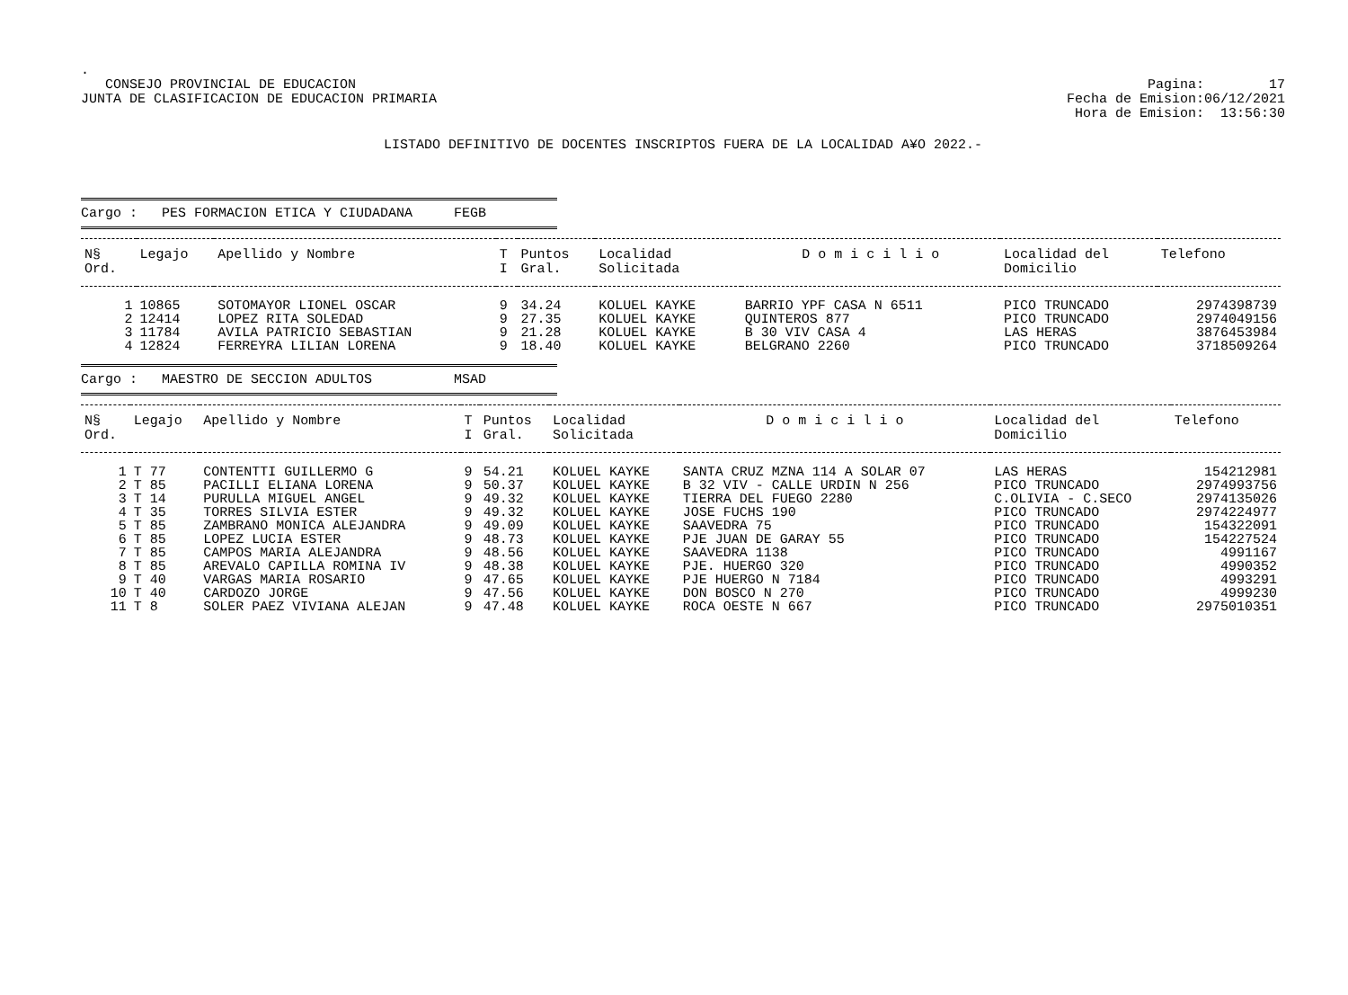.
CONSEJO PROVINCIAL DE EDUCACION
JUNTA DE CLASIFICACION DE EDUCACION PRIMARIA
Pagina: 17
Fecha de Emision:06/12/2021
Hora de Emision: 13:56:30
LISTADO DEFINITIVO DE DOCENTES INSCRIPTOS FUERA DE LA LOCALIDAD A¥O 2022.-
Cargo : PES FORMACION ETICA Y CIUDADANA FEGB
| N§ Ord. | Legajo | Apellido y Nombre | T I | Puntos Gral. | Localidad Solicitada | D o m i c i l i o | Localidad del Domicilio | Telefono |
| --- | --- | --- | --- | --- | --- | --- | --- | --- |
| 1 | 10865 | SOTOMAYOR LIONEL OSCAR | 9 | 34.24 | KOLUEL KAYKE | BARRIO YPF CASA N 6511 | PICO TRUNCADO | 2974398739 |
| 2 | 12414 | LOPEZ RITA SOLEDAD | 9 | 27.35 | KOLUEL KAYKE | QUINTEROS 877 | PICO TRUNCADO | 2974049156 |
| 3 | 11784 | AVILA PATRICIO SEBASTIAN | 9 | 21.28 | KOLUEL KAYKE | B 30 VIV CASA 4 | LAS HERAS | 3876453984 |
| 4 | 12824 | FERREYRA LILIAN LORENA | 9 | 18.40 | KOLUEL KAYKE | BELGRANO 2260 | PICO TRUNCADO | 3718509264 |
Cargo : MAESTRO DE SECCION ADULTOS MSAD
| N§ Ord. | Legajo | Apellido y Nombre | T I | Puntos Gral. | Localidad Solicitada | D o m i c i l i o | Localidad del Domicilio | Telefono |
| --- | --- | --- | --- | --- | --- | --- | --- | --- |
| 1 | T 77 | CONTENTTI GUILLERMO G | 9 | 54.21 | KOLUEL KAYKE | SANTA CRUZ MZNA 114 A SOLAR 07 | LAS HERAS | 154212981 |
| 2 | T 85 | PACILLI ELIANA LORENA | 9 | 50.37 | KOLUEL KAYKE | B 32 VIV - CALLE URDIN N 256 | PICO TRUNCADO | 2974993756 |
| 3 | T 14 | PURULLA MIGUEL ANGEL | 9 | 49.32 | KOLUEL KAYKE | TIERRA DEL FUEGO 2280 | C.OLIVIA - C.SECO | 2974135026 |
| 4 | T 35 | TORRES SILVIA ESTER | 9 | 49.32 | KOLUEL KAYKE | JOSE FUCHS 190 | PICO TRUNCADO | 2974224977 |
| 5 | T 85 | ZAMBRANO MONICA ALEJANDRA | 9 | 49.09 | KOLUEL KAYKE | SAAVEDRA 75 | PICO TRUNCADO | 154322091 |
| 6 | T 85 | LOPEZ LUCIA ESTER | 9 | 48.73 | KOLUEL KAYKE | PJE JUAN DE GARAY 55 | PICO TRUNCADO | 154227524 |
| 7 | T 85 | CAMPOS MARIA ALEJANDRA | 9 | 48.56 | KOLUEL KAYKE | SAAVEDRA 1138 | PICO TRUNCADO | 4991167 |
| 8 | T 85 | AREVALO CAPILLA ROMINA IV | 9 | 48.38 | KOLUEL KAYKE | PJE. HUERGO 320 | PICO TRUNCADO | 4990352 |
| 9 | T 40 | VARGAS MARIA ROSARIO | 9 | 47.65 | KOLUEL KAYKE | PJE HUERGO N 7184 | PICO TRUNCADO | 4993291 |
| 10 | T 40 | CARDOZO JORGE | 9 | 47.56 | KOLUEL KAYKE | DON BOSCO N 270 | PICO TRUNCADO | 4999230 |
| 11 | T 8 | SOLER PAEZ VIVIANA ALEJAN | 9 | 47.48 | KOLUEL KAYKE | ROCA OESTE N 667 | PICO TRUNCADO | 2975010351 |